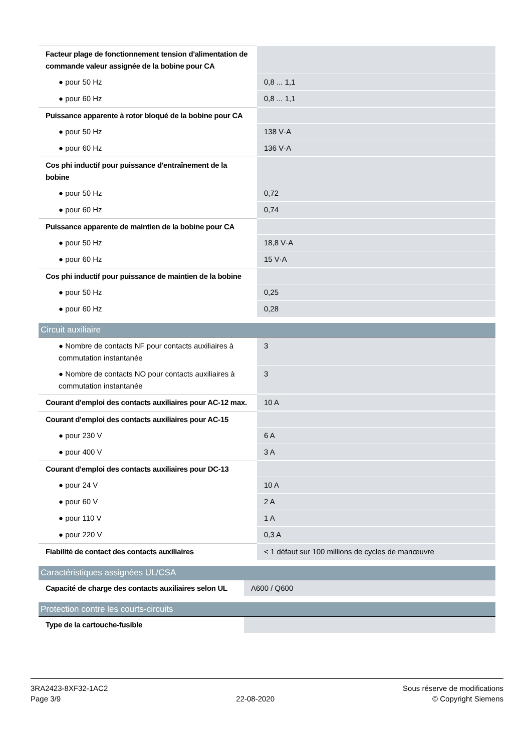| Facteur plage de fonctionnement tension d'alimentation de commande valeur assignée de la bobine pour CA | |
| ● pour 50 Hz | 0,8 ... 1,1 |
| ● pour 60 Hz | 0,8 ... 1,1 |
| Puissance apparente à rotor bloqué de la bobine pour CA | |
| ● pour 50 Hz | 138 V·A |
| ● pour 60 Hz | 136 V·A |
| Cos phi inductif pour puissance d'entraînement de la bobine | |
| ● pour 50 Hz | 0,72 |
| ● pour 60 Hz | 0,74 |
| Puissance apparente de maintien de la bobine pour CA | |
| ● pour 50 Hz | 18,8 V·A |
| ● pour 60 Hz | 15 V·A |
| Cos phi inductif pour puissance de maintien de la bobine | |
| ● pour 50 Hz | 0,25 |
| ● pour 60 Hz | 0,28 |
Circuit auxiliaire
| ● Nombre de contacts NF pour contacts auxiliaires à commutation instantanée | 3 |
| ● Nombre de contacts NO pour contacts auxiliaires à commutation instantanée | 3 |
| Courant d'emploi des contacts auxiliaires pour AC-12 max. | 10 A |
| Courant d'emploi des contacts auxiliaires pour AC-15 | |
| ● pour 230 V | 6 A |
| ● pour 400 V | 3 A |
| Courant d'emploi des contacts auxiliaires pour DC-13 | |
| ● pour 24 V | 10 A |
| ● pour 60 V | 2 A |
| ● pour 110 V | 1 A |
| ● pour 220 V | 0,3 A |
| Fiabilité de contact des contacts auxiliaires | < 1 défaut sur 100 millions de cycles de manœuvre |
Caractéristiques assignées UL/CSA
| Capacité de charge des contacts auxiliaires selon UL | A600 / Q600 |
Protection contre les courts-circuits
| Type de la cartouche-fusible | |
3RA2423-8XF32-1AC2
Page 3/9
22-08-2020
Sous réserve de modifications
© Copyright Siemens